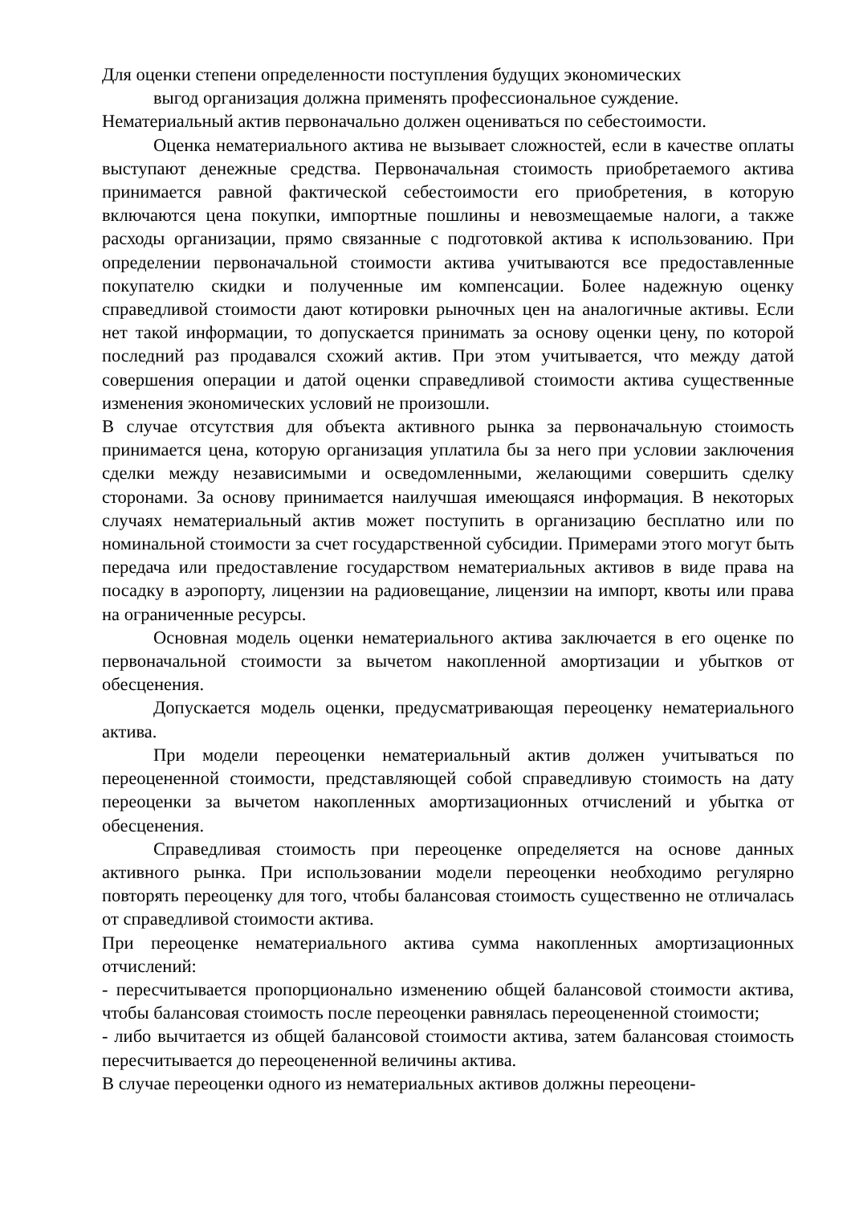Для оценки степени определенности поступления будущих экономических
выгод организация должна применять профессиональное суждение.
Нематериальный актив первоначально должен оцениваться по себестоимости.
Оценка нематериального актива не вызывает сложностей, если в качестве оплаты выступают денежные средства. Первоначальная стоимость приобретаемого актива принимается равной фактической себестоимости его приобретения, в которую включаются цена покупки, импортные пошлины и невозмещаемые налоги, а также расходы организации, прямо связанные с подготовкой актива к использованию. При определении первоначальной стоимости актива учитываются все предоставленные покупателю скидки и полученные им компенсации. Более надежную оценку справедливой стоимости дают котировки рыночных цен на аналогичные активы. Если нет такой информации, то допускается принимать за основу оценки цену, по которой последний раз продавался схожий актив. При этом учитывается, что между датой совершения операции и датой оценки справедливой стоимости актива существенные изменения экономических условий не произошли.
В случае отсутствия для объекта активного рынка за первоначальную стоимость принимается цена, которую организация уплатила бы за него при условии заключения сделки между независимыми и осведомленными, желающими совершить сделку сторонами. За основу принимается наилучшая имеющаяся информация. В некоторых случаях нематериальный актив может поступить в организацию бесплатно или по номинальной стоимости за счет государственной субсидии. Примерами этого могут быть передача или предоставление государством нематериальных активов в виде права на посадку в аэропорту, лицензии на радиовещание, лицензии на импорт, квоты или права на ограниченные ресурсы.
Основная модель оценки нематериального актива заключается в его оценке по первоначальной стоимости за вычетом накопленной амортизации и убытков от обесценения.
Допускается модель оценки, предусматривающая переоценку нематериального актива.
При модели переоценки нематериальный актив должен учитываться по переоцененной стоимости, представляющей собой справедливую стоимость на дату переоценки за вычетом накопленных амортизационных отчислений и убытка от обесценения.
Справедливая стоимость при переоценке определяется на основе данных активного рынка. При использовании модели переоценки необходимо регулярно повторять переоценку для того, чтобы балансовая стоимость существенно не отличалась от справедливой стоимости актива.
При переоценке нематериального актива сумма накопленных амортизационных отчислений:
- пересчитывается пропорционально изменению общей балансовой стоимости актива, чтобы балансовая стоимость после переоценки равнялась переоцененной стоимости;
- либо вычитается из общей балансовой стоимости актива, затем балансовая стоимость пересчитывается до переоцененной величины актива.
В случае переоценки одного из нематериальных активов должны переоцени-